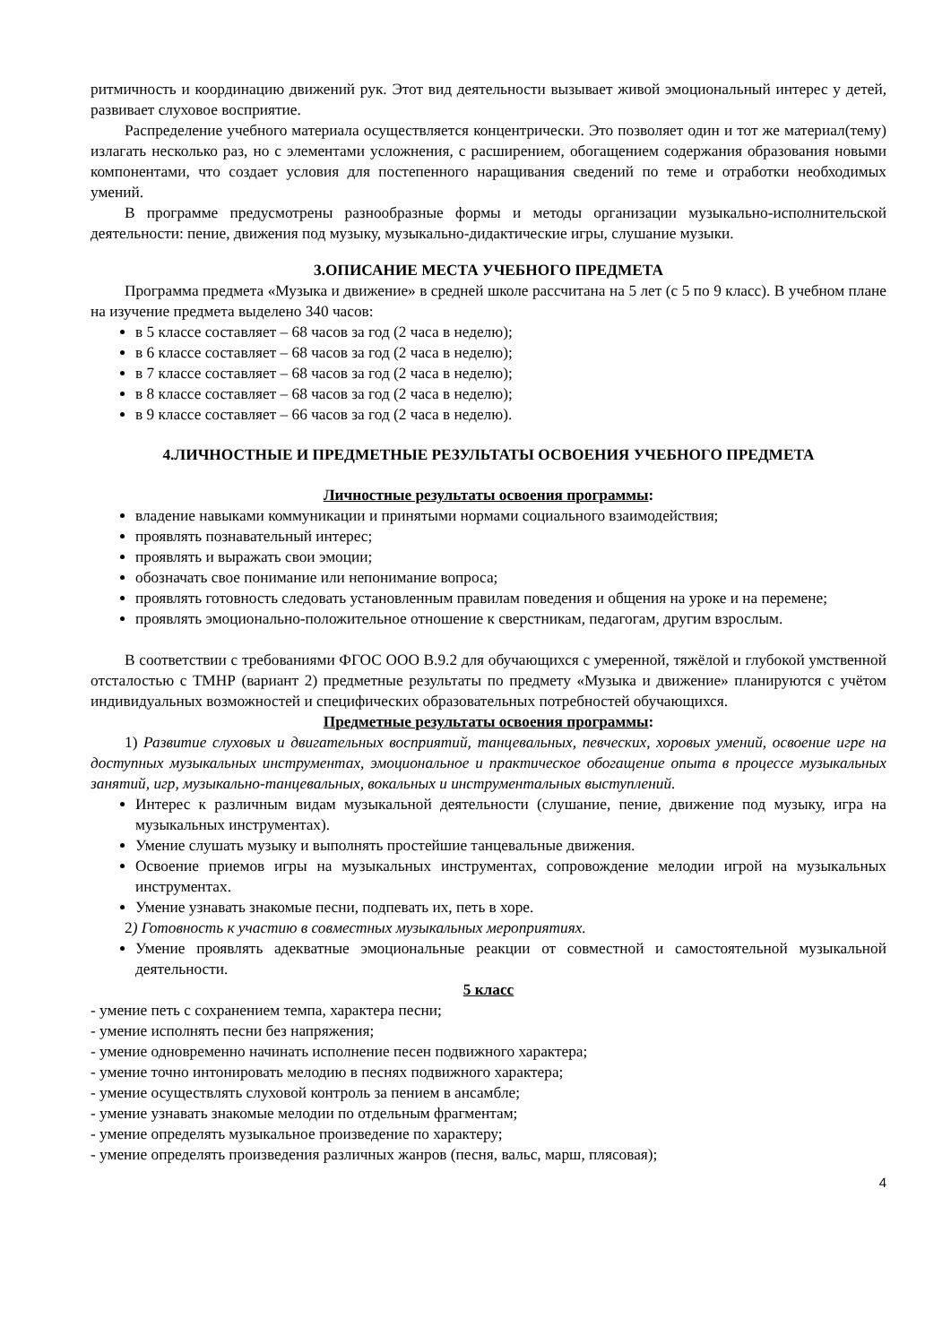ритмичность и координацию движений рук. Этот вид деятельности вызывает живой эмоциональный интерес у детей, развивает слуховое восприятие.
Распределение учебного материала осуществляется концентрически. Это позволяет один и тот же материал(тему) излагать несколько раз, но с элементами усложнения, с расширением, обогащением содержания образования новыми компонентами, что создает условия для постепенного наращивания сведений по теме и отработки необходимых умений.
В программе предусмотрены разнообразные формы и методы организации музыкально-исполнительской деятельности: пение, движения под музыку, музыкально-дидактические игры, слушание музыки.
3.ОПИСАНИЕ МЕСТА УЧЕБНОГО ПРЕДМЕТА
Программа предмета «Музыка и движение» в средней школе рассчитана на 5 лет (с 5 по 9 класс). В учебном плане на изучение предмета выделено 340 часов:
в 5 классе составляет – 68 часов за год (2 часа в неделю);
в 6 классе составляет – 68 часов за год (2 часа в неделю);
в 7 классе составляет – 68 часов за год (2 часа в неделю);
в 8 классе составляет – 68 часов за год (2 часа в неделю);
в 9 классе составляет – 66 часов за год (2 часа в неделю).
4.ЛИЧНОСТНЫЕ И ПРЕДМЕТНЫЕ РЕЗУЛЬТАТЫ ОСВОЕНИЯ УЧЕБНОГО ПРЕДМЕТА
Личностные результаты освоения программы:
владение навыками коммуникации и принятыми нормами социального взаимодействия;
проявлять познавательный интерес;
проявлять и выражать свои эмоции;
обозначать свое понимание или непонимание вопроса;
проявлять готовность следовать установленным правилам поведения и общения на уроке и на перемене;
проявлять эмоционально-положительное отношение к сверстникам, педагогам, другим взрослым.
В соответствии с требованиями ФГОС ООО В.9.2 для обучающихся с умеренной, тяжёлой и глубокой умственной отсталостью с ТМНР (вариант 2) предметные результаты по предмету «Музыка и движение» планируются с учётом индивидуальных возможностей и специфических образовательных потребностей обучающихся.
Предметные результаты освоения программы:
1) Развитие слуховых и двигательных восприятий, танцевальных, певческих, хоровых умений, освоение игре на доступных музыкальных инструментах, эмоциональное и практическое обогащение опыта в процессе музыкальных занятий, игр, музыкально-танцевальных, вокальных и инструментальных выступлений.
Интерес к различным видам музыкальной деятельности (слушание, пение, движение под музыку, игра на музыкальных инструментах).
Умение слушать музыку и выполнять простейшие танцевальные движения.
Освоение приемов игры на музыкальных инструментах, сопровождение мелодии игрой на музыкальных инструментах.
Умение узнавать знакомые песни, подпевать их, петь в хоре.
2) Готовность к участию в совместных музыкальных мероприятиях.
Умение проявлять адекватные эмоциональные реакции от совместной и самостоятельной музыкальной деятельности.
5 класс
- умение петь с сохранением темпа, характера песни;
- умение исполнять песни без напряжения;
- умение одновременно начинать исполнение песен подвижного характера;
- умение точно интонировать мелодию в песнях подвижного характера;
- умение осуществлять слуховой контроль за пением в ансамбле;
- умение узнавать знакомые мелодии по отдельным фрагментам;
- умение определять музыкальное произведение по характеру;
- умение определять произведения различных жанров (песня, вальс, марш, плясовая);
4